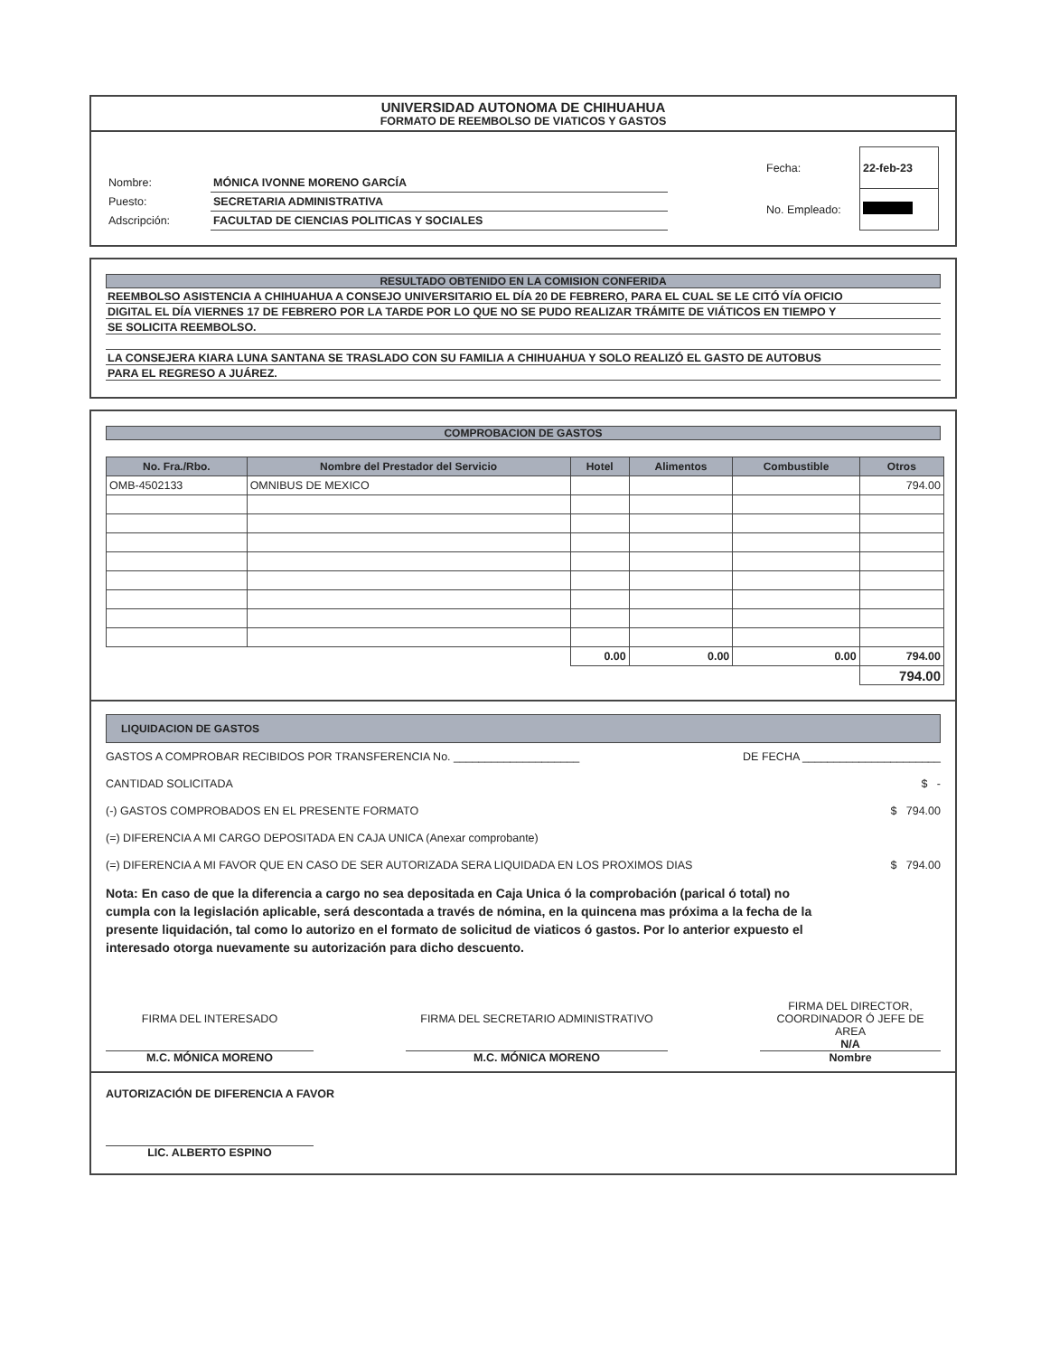UNIVERSIDAD AUTONOMA DE CHIHUAHUA
FORMATO DE REEMBOLSO DE VIATICOS Y GASTOS
| Nombre: | MÓNICA IVONNE MORENO GARCÍA |
| Puesto: | SECRETARIA ADMINISTRATIVA |
| Adscripción: | FACULTAD DE CIENCIAS POLITICAS Y SOCIALES |
| Fecha: | 22-feb-23 |
| No. Empleado: | |
RESULTADO OBTENIDO EN LA COMISION CONFERIDA
REEMBOLSO ASISTENCIA A CHIHUAHUA A CONSEJO UNIVERSITARIO EL DÍA 20 DE FEBRERO, PARA EL CUAL SE LE CITÓ VÍA OFICIO
DIGITAL EL DÍA VIERNES 17 DE FEBRERO POR LA TARDE POR LO QUE NO SE PUDO REALIZAR TRÁMITE DE VIÁTICOS EN TIEMPO Y
SE SOLICITA REEMBOLSO.
LA CONSEJERA KIARA LUNA SANTANA SE TRASLADO CON SU FAMILIA A CHIHUAHUA Y SOLO REALIZÓ EL GASTO DE AUTOBUS
PARA EL REGRESO A JUÁREZ.
COMPROBACION DE GASTOS
| No. Fra./Rbo. | Nombre del Prestador del Servicio | Hotel | Alimentos | Combustible | Otros |
| --- | --- | --- | --- | --- | --- |
| OMB-4502133 | OMNIBUS DE MEXICO | | | | 794.00 |
| | | 0.00 | 0.00 | 0.00 | 794.00 |
| | | | | | 794.00 |
LIQUIDACION DE GASTOS
GASTOS A COMPROBAR RECIBIDOS POR TRANSFERENCIA No. ____________________ DE FECHA ______________________
CANTIDAD SOLICITADA $ -
(-) GASTOS COMPROBADOS EN EL PRESENTE FORMATO $ 794.00
(=) DIFERENCIA A MI CARGO DEPOSITADA EN CAJA UNICA (Anexar comprobante)
(=) DIFERENCIA A MI FAVOR QUE EN CASO DE SER AUTORIZADA SERA LIQUIDADA EN LOS PROXIMOS DIAS $ 794.00
Nota: En caso de que la diferencia a cargo no sea depositada en Caja Unica ó la comprobación (parical ó total) no cumpla con la legislación aplicable, será descontada a través de nómina, en la quincena mas próxima a la fecha de la presente liquidación, tal como lo autorizo en el formato de solicitud de viaticos ó gastos. Por lo anterior expuesto el interesado otorga nuevamente su autorización para dicho descuento.
FIRMA DEL INTERESADO
M.C. MÓNICA MORENO FIRMA DEL SECRETARIO ADMINISTRATIVO
M.C. MÓNICA MORENO FIRMA DEL DIRECTOR,
COORDINADOR Ó JEFE DE AREA
N/A
Nombre
AUTORIZACIÓN DE DIFERENCIA A FAVOR
LIC. ALBERTO ESPINO